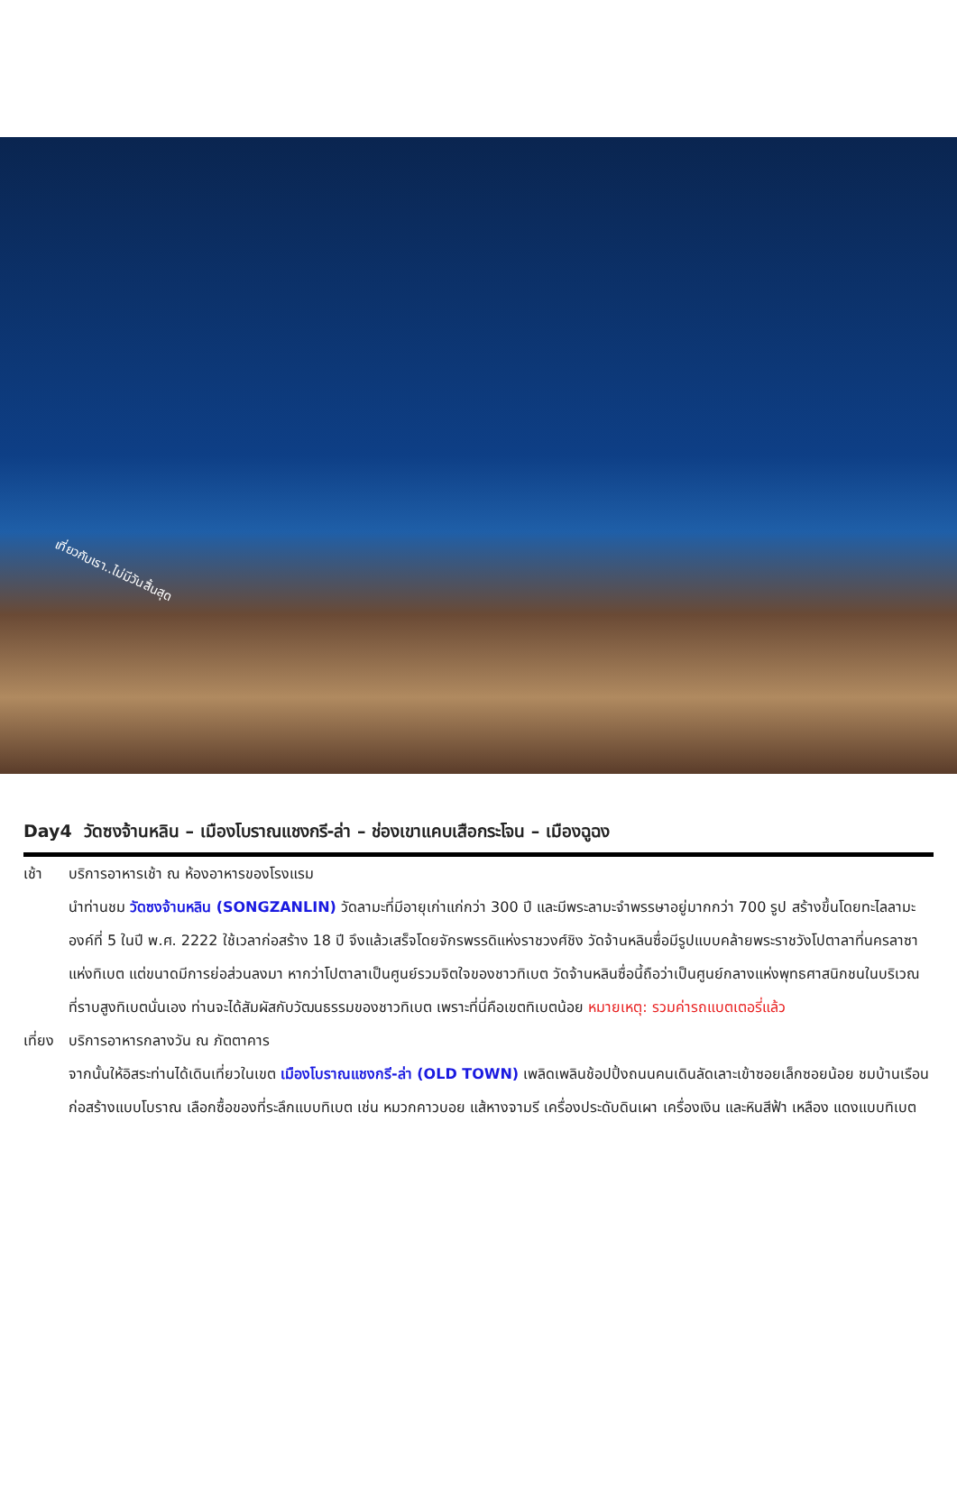เที่ยวกับเรา..ไม่มีวันสิ้นสุด
Day4 วัดซงจ้านหลิน – เมืองโบราณแชงกรี-ล่า – ช่องเขาแคบเสือกระโจน – เมืองฉูฉง
เช้า บริการอาหารเช้า ณ ห้องอาหารของโรงแรม
นำท่านชม วัดซงจ้านหลิน (SONGZANLIN) วัดลามะที่มีอายุเก่าแก่กว่า 300 ปี และมีพระลามะจำพรรษาอยู่มากกว่า 700 รูป สร้างขึ้นโดยทะไลลามะองค์ที่ 5 ในปี พ.ศ. 2222 ใช้เวลาก่อสร้าง 18 ปี จึงแล้วเสร็จโดยจักรพรรดิแห่งราชวงศ์ชิง วัดจ้านหลินซื่อมีรูปแบบคล้ายพระราชวังโปตาลาที่นครลาซาแห่งทิเบต แต่ขนาดมีการย่อส่วนลงมา หากว่าโปตาลาเป็นศูนย์รวมจิตใจของชาวทิเบต วัดจ้านหลินซื่อนี้ถือว่าเป็นศูนย์กลางแห่งพุทธศาสนิกชนในบริเวณที่ราบสูงทิเบตนั่นเอง ท่านจะได้สัมผัสกับวัฒนธรรมของชาวทิเบต เพราะที่นี่คือเขตทิเบตน้อย หมายเหตุ: รวมค่ารถแบตเตอรี่แล้ว
เที่ยง
บริการอาหารกลางวัน ณ ภัตตาคาร
จากนั้นให้อิสระท่านได้เดินเที่ยวในเขต เมืองโบราณแชงกรี-ล่า (OLD TOWN) เพลิดเพลินช้อปปิ้งถนนคนเดินลัดเลาะเข้าซอยเล็กซอยน้อย ชมบ้านเรือนก่อสร้างแบบโบราณ เลือกซื้อของที่ระลึกแบบทิเบต เช่น หมวกคาวบอย แส้หางจามรี เครื่องประดับดินเผา เครื่องเงิน และหินสีฟ้า เหลือง แดงแบบทิเบต